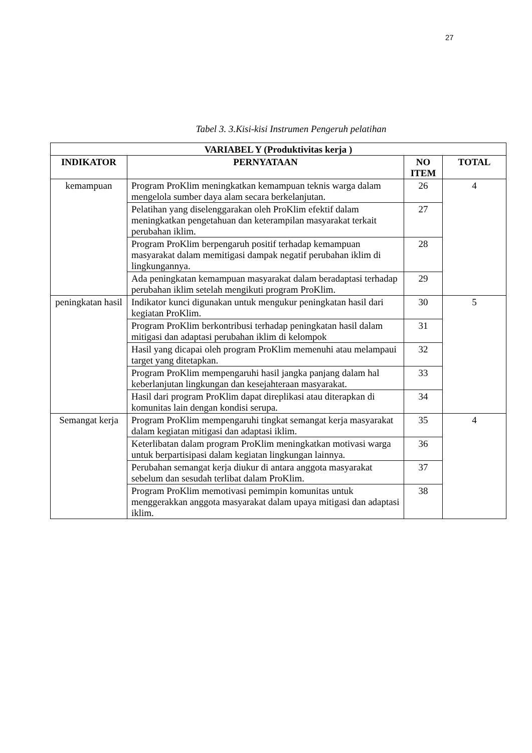27
Tabel 3. 3.Kisi-kisi Instrumen Pengeruh pelatihan
| VARIABEL Y (Produktivitas kerja ) | | | |
| --- | --- | --- | --- |
| INDIKATOR | PERNYATAAN | NO ITEM | TOTAL |
| kemampuan | Program ProKlim meningkatkan kemampuan teknis warga dalam mengelola sumber daya alam secara berkelanjutan. | 26 | 4 |
| | Pelatihan yang diselenggarakan oleh ProKlim efektif dalam meningkatkan pengetahuan dan keterampilan masyarakat terkait perubahan iklim. | 27 | |
| | Program ProKlim berpengaruh positif terhadap kemampuan masyarakat dalam memitigasi dampak negatif perubahan iklim di lingkungannya. | 28 | |
| | Ada peningkatan kemampuan masyarakat dalam beradaptasi terhadap perubahan iklim setelah mengikuti program ProKlim. | 29 | |
| peningkatan hasil | Indikator kunci digunakan untuk mengukur peningkatan hasil dari kegiatan ProKlim. | 30 | 5 |
| | Program ProKlim berkontribusi terhadap peningkatan hasil dalam mitigasi dan adaptasi perubahan iklim di kelompok | 31 | |
| | Hasil yang dicapai oleh program ProKlim memenuhi atau melampaui target yang ditetapkan. | 32 | |
| | Program ProKlim mempengaruhi hasil jangka panjang dalam hal keberlanjutan lingkungan dan kesejahteraan masyarakat. | 33 | |
| | Hasil dari program ProKlim dapat direplikasi atau diterapkan di komunitas lain dengan kondisi serupa. | 34 | |
| Semangat kerja | Program ProKlim mempengaruhi tingkat semangat kerja masyarakat dalam kegiatan mitigasi dan adaptasi iklim. | 35 | 4 |
| | Keterlibatan dalam program ProKlim meningkatkan motivasi warga untuk berpartisipasi dalam kegiatan lingkungan lainnya. | 36 | |
| | Perubahan semangat kerja diukur di antara anggota masyarakat sebelum dan sesudah terlibat dalam ProKlim. | 37 | |
| | Program ProKlim memotivasi pemimpin komunitas untuk menggerakkan anggota masyarakat dalam upaya mitigasi dan adaptasi iklim. | 38 | |